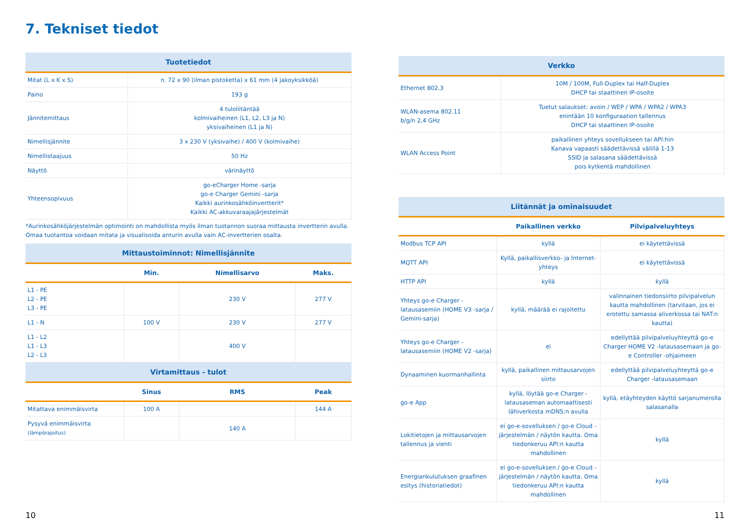7. Tekniset tiedot
| Tuotetiedot | |
| --- | --- |
| Mitat (L x K x S) | n. 72 x 90 (ilman pistoketta) x 61 mm (4 jakoyksikköä) |
| Paino | 193 g |
| Jännitemittaus | 4 tuloliitäntää kolmivaiheinen (L1, L2, L3 ja N) yksivaiheinen (L1 ja N) |
| Nimellisjännite | 3 x 230 V (yksivaihe) / 400 V (kolmivaihe) |
| Nimellistaajuus | 50 Hz |
| Näyttö | värinäyttö |
| Yhteensopivuus | go-eCharger Home -sarja go-e Charger Gemini -sarja Kaikki aurinkosähköinvertterit* Kaikki AC-akkuvaraajajärjestelmät |
*Aurinkosähköjärjestelmän optimointi on mahdollista myös ilman tuotannon suoraa mittausta invertterin avulla. Omaa tuotantoa voidaan mitata ja visualisoida anturin avulla vain AC-invertterien osalta.
| Mittaustoiminnot: Nimellisjännite | | | |
| --- | --- | --- | --- |
| | Min. | Nimellisarvo | Maks. |
| L1 - PE L2 - PE L3 - PE | | 230 V | 277 V |
| L1 - N | 100 V | 230 V | 277 V |
| L1 - L2 L1 - L3 L2 - L3 | | 400 V | |
| Virtamittaus - tulot | | | |
| | Sinus | RMS | Peak |
| Mitattava enimmäisvirta | 100 A | | 144 A |
| Pysyvä enimmäisvirta (lämpörajoitus) | | 140 A | |
| Verkko | |
| --- | --- |
| Ethernet 802.3 | 10M / 100M, Full-Duplex tai Half-Duplex DHCP tai staattinen IP-osoite |
| WLAN-asema 802.11 b/g/n 2,4 GHz | Tuetut salaukset: avoin / WEP / WPA / WPA2 / WPA3 enintään 10 konfiguraation tallennus DHCP tai staattinen IP-osoite |
| WLAN Access Point | paikallinen yhteys sovellukseen tai API:hin Kanava vapaasti säädettävissä välillä 1-13 SSID ja salasana säädettävissä pois kytkentä mahdollinen |
| Liitännät ja ominaisuudet | | |
| --- | --- | --- |
| | Paikallinen verkko | Pilvipalveluyhteys |
| Modbus TCP API | kyllä | ei käytettävissä |
| MQTT API | Kyllä, paikallisverkko- ja Internet-yhteys | ei käytettävissä |
| HTTP API | kyllä | kyllä |
| Yhteys go-e Charger -latausasemiin (HOME V3 -sarja / Gemini-sarja) | kyllä, määrää ei rajoitettu | valinnainen tiedonsiirto pilvipalvelun kautta mahdollinen (tarvitaan, jos ei erotettu samassa aliverkossa tai NAT:n kautta) |
| Yhteys go-e Charger -latausasemiin (HOME V2 -sarja) | ei | edellyttää pilvipalveluyhteyttä go-e Charger HOME V2 -latausasemaan ja go-e Controller -ohjaimeen |
| Dynaaminen kuormanhallinta | kyllä, paikallinen mittausarvojen siirto | edellyttää pilvipalveluyhteyttä go-e Charger -latausasemaan |
| go-e App | kyllä, löytää go-e Charger -latausaseman automaattisesti lähiverkosta mDNS:n avulla | kyllä, etäyhteyden käyttö sarjanumerolla salasanalla |
| Lokitietojen ja mittausarvojen tallennus ja vienti | ei go-e-sovelluksen / go-e Cloud -järjestelmän / näytön kautta. Oma tiedonkeruu API:n kautta mahdollinen | kyllä |
| Energiankulutuksen graafinen esitys (historiatiedot) | ei go-e-sovelluksen / go-e Cloud -järjestelmän / näytön kautta. Oma tiedonkeruu API:n kautta mahdollinen | kyllä |
10 11